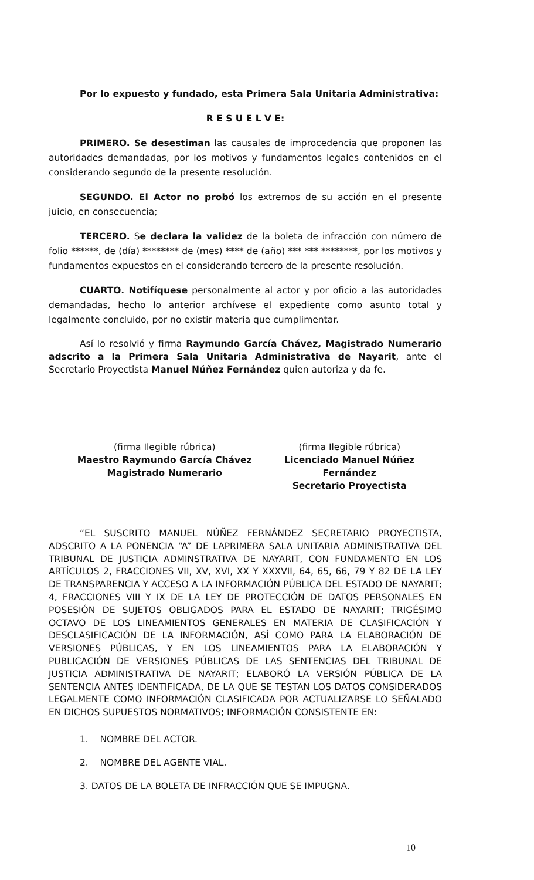Por lo expuesto y fundado, esta Primera Sala Unitaria Administrativa:
R E S U E L V E:
PRIMERO. Se desestiman las causales de improcedencia que proponen las autoridades demandadas, por los motivos y fundamentos legales contenidos en el considerando segundo de la presente resolución.
SEGUNDO. El Actor no probó los extremos de su acción en el presente juicio, en consecuencia;
TERCERO. Se declara la validez de la boleta de infracción con número de folio ******, de (día) ******** de (mes) **** de (año) *** *** ********, por los motivos y fundamentos expuestos en el considerando tercero de la presente resolución.
CUARTO. Notifíquese personalmente al actor y por oficio a las autoridades demandadas, hecho lo anterior archívese el expediente como asunto total y legalmente concluido, por no existir materia que cumplimentar.
Así lo resolvió y firma Raymundo García Chávez, Magistrado Numerario adscrito a la Primera Sala Unitaria Administrativa de Nayarit, ante el Secretario Proyectista Manuel Núñez Fernández quien autoriza y da fe.
(firma Ilegible rúbrica)
Maestro Raymundo García Chávez
Magistrado Numerario
(firma Ilegible rúbrica)
Licenciado Manuel Núñez Fernández
Secretario Proyectista
“EL SUSCRITO MANUEL NÚÑEZ FERNÁNDEZ SECRETARIO PROYECTISTA, ADSCRITO A LA PONENCIA “A” DE LAPRIMERA SALA UNITARIA ADMINISTRATIVA DEL TRIBUNAL DE JUSTICIA ADMINSTRATIVA DE NAYARIT, CON FUNDAMENTO EN LOS ARTÍCULOS 2, FRACCIONES VII, XV, XVI, XX Y XXXVII, 64, 65, 66, 79 Y 82 DE LA LEY DE TRANSPARENCIA Y ACCESO A LA INFORMACIÓN PÚBLICA DEL ESTADO DE NAYARIT; 4, FRACCIONES VIII Y IX DE LA LEY DE PROTECCIÓN DE DATOS PERSONALES EN POSESIÓN DE SUJETOS OBLIGADOS PARA EL ESTADO DE NAYARIT; TRIGÉSIMO OCTAVO DE LOS LINEAMIENTOS GENERALES EN MATERIA DE CLASIFICACIÓN Y DESCLASIFICACIÓN DE LA INFORMACIÓN, ASÍ COMO PARA LA ELABORACIÓN DE VERSIONES PÚBLICAS, Y EN LOS LINEAMIENTOS PARA LA ELABORACIÓN Y PUBLICACIÓN DE VERSIONES PÚBLICAS DE LAS SENTENCIAS DEL TRIBUNAL DE JUSTICIA ADMINISTRATIVA DE NAYARIT; ELABORÓ LA VERSIÓN PÚBLICA DE LA SENTENCIA ANTES IDENTIFICADA, DE LA QUE SE TESTAN LOS DATOS CONSIDERADOS LEGALMENTE COMO INFORMACIÓN CLASIFICADA POR ACTUALIZARSE LO SEÑALADO EN DICHOS SUPUESTOS NORMATIVOS; INFORMACIÓN CONSISTENTE EN:
1. NOMBRE DEL ACTOR.
2. NOMBRE DEL AGENTE VIAL.
3. DATOS DE LA BOLETA DE INFRACCIÓN QUE SE IMPUGNA.
10